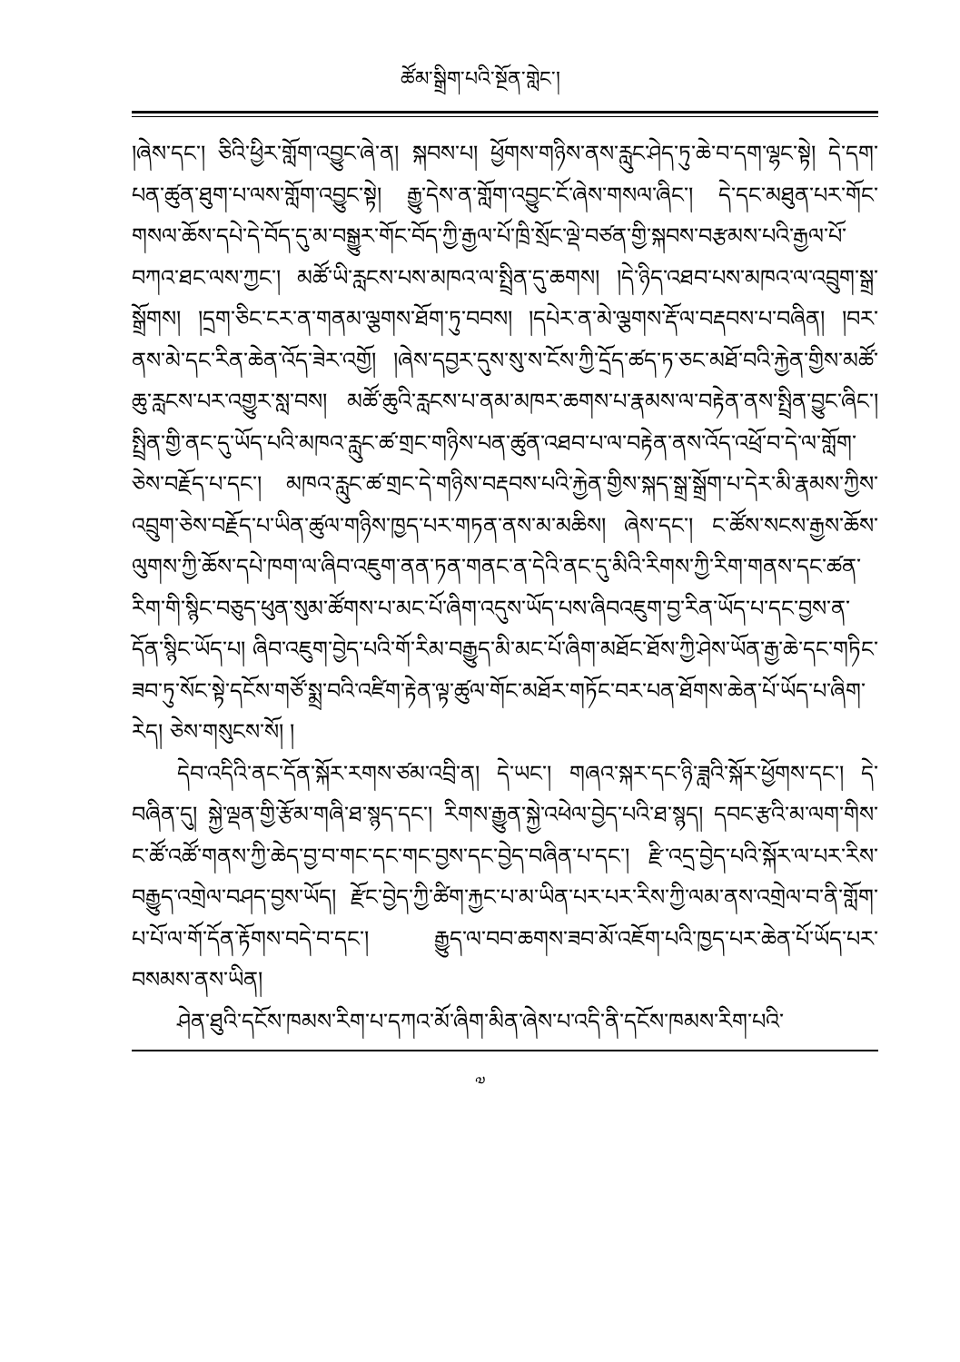ཚོམ་སྒྲིག་པའི་སྔོན་གླེང་།
།ཞེས་དང་། ཅིའི་ཕྱིར་གློག་འབྱུང་ཞེ་ན། སྐབས་པ། ཕྱོགས་གཉིས་ནས་རླུང་ཤེད་ཏུ་ཆེ་བ་དག་ལྷང་སྟེ། དེ་དག་པན་ཚུན་ཐུག་པ་ལས་གློག་འབྱུང་སྟེ། རྒྱུ་དེས་ན་གློག་འབྱུང་ངོ་ཞེས་གསལ་ཞིང་། དེ་དང་མཐུན་པར་གོང་གསལ་ཆོས་དཔེ་དེ་བོད་དུ་མ་བསྒྱུར་གོང་བོད་ཀྱི་རྒྱལ་པོ་ཁྲི་སྲོང་ལྡེ་བཙན་གྱི་སྐབས་བརྩམས་པའི་རྒྱལ་པོ་བཀའ་ཐང་ལས་ཀྱང་། མཚོ་ཡི་རླངས་པས་མཁའ་ལ་སྤྲིན་དུ་ཆགས། །དེ་ཉིད་འཐབ་པས་མཁའ་ལ་འབྲུག་སྒྲ་སྒྲོགས། །དྲག་ཅིང་ངར་ན་གནམ་ལྕགས་ཐོག་ཏུ་བབས། །དཔེར་ན་མེ་ལྕགས་རྡོ་ལ་བརྡབས་པ་བཞིན། །བར་ནས་མེ་དང་རིན་ཆེན་འོད་ཟེར་འགྱོ། །ཞེས་དབྱར་དུས་སུ་ས་ངོས་ཀྱི་དྲོད་ཚད་ཏ་ཅང་མཐོ་བའི་རྐྱེན་གྱིས་མཚོ་ཆུ་རླངས་པར་འགྱུར་སླ་བས། མཚོ་ཆུའི་རླངས་པ་ནམ་མཁར་ཆགས་པ་རྣམས་ལ་བརྟེན་ནས་སྤྲིན་བྱུང་ཞིང་། སྤྲིན་གྱི་ནང་དུ་ཡོད་པའི་མཁའ་རླུང་ཚ་གྲང་གཉིས་པན་ཚུན་འཐབ་པ་ལ་བརྟེན་ནས་འོད་འཕྲོ་བ་དེ་ལ་གློག་ཅེས་བརྗོད་པ་དང་། མཁའ་རླུང་ཚ་གྲང་དེ་གཉིས་བརྡབས་པའི་རྐྱེན་གྱིས་སྐད་སྒྲ་སྒྲོག་པ་དེར་མི་རྣམས་ཀྱིས་འབྲུག་ཅེས་བརྗོད་པ་ཡིན་ཚུལ་གཉིས་ཁྱད་པར་གཏན་ནས་མ་མཆིས། ཞེས་དང་། ང་ཚོས་སངས་རྒྱས་ཆོས་ལུགས་ཀྱི་ཆོས་དཔེ་ཁག་ལ་ཞིབ་འཇུག་ནན་ཏན་གནང་ན་དེའི་ནང་དུ་མིའི་རིགས་ཀྱི་རིག་གནས་དང་ཚན་རིག་གི་སྙིང་བཅུད་ཕུན་སུམ་ཚོགས་པ་མང་པོ་ཞིག་འདུས་ཡོད་པས་ཞིབའཇུག་བྱ་རིན་ཡོད་པ་དང་བྱས་ན་དོན་སྙིང་ཡོད་པ། ཞིབ་འཇུག་བྱེད་པའི་གོ་རིམ་བརྒྱུད་མི་མང་པོ་ཞིག་མཐོང་ཐོས་ཀྱི་ཤེས་ཡོན་རྒྱ་ཆེ་དང་གཏིང་ཟབ་ཏུ་སོང་སྟེ་དངོས་གཙོ་སྨྲ་བའི་འཛིག་རྟེན་ལྟ་ཚུལ་གོང་མཐོར་གཏོང་བར་པན་ཐོགས་ཆེན་པོ་ཡོད་པ་ཞིག་རེད། ཅེས་གསུངས་སོ། །
དེབ་འདིའི་ནང་དོན་སྐོར་རགས་ཙམ་འབྲི་ན། དེ་ཡང་། གཞའ་སྐར་དང་ཉི་ཟླའི་སྐོར་ཕྱོགས་དང་། དེ་བཞིན་དུ། སྐྱེ་ལྡན་གྱི་རྩོམ་གཞི་ཐ་སྙད་དང་། རིགས་རྒྱུན་སྐྱེ་འཕེལ་བྱེད་པའི་ཐ་སྙད། དབང་རྩའི་མ་ལག་གིས་ང་ཚོ་འཚོ་གནས་ཀྱི་ཆེད་བྱ་བ་གང་དང་གང་བྱས་དང་བྱེད་བཞིན་པ་དང་། རྫི་འདྲ་བྱེད་པའི་སྐོར་ལ་པར་རིས་བརྒྱུད་འགྲེལ་བཤད་བྱས་ཡོད། རྫོང་བྱེད་ཀྱི་ཚིག་རྐྱང་པ་མ་ཡིན་པར་པར་རིས་ཀྱི་ལམ་ནས་འགྲེལ་བ་ནི་གློག་པ་པོ་ལ་གོ་དོན་རྟོགས་བདེ་བ་དང་། རྒྱུད་ལ་བབ་ཆགས་ཟབ་མོ་འཇོག་པའི་ཁྱད་པར་ཆེན་པོ་ཡོད་པར་བསམས་ནས་ཡིན།
ཤེན་ཐུའི་དངོས་ཁམས་རིག་པ་དཀའ་མོ་ཞིག་མིན་ཞེས་པ་འདི་ནི་དངོས་ཁམས་རིག་པའི་
༧